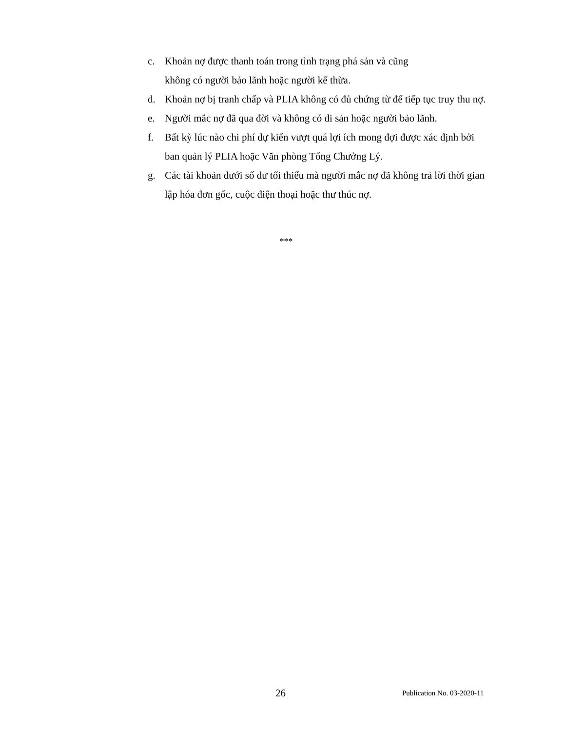c. Khoản nợ được thanh toán trong tình trạng phá sản và cũng
không có người bảo lãnh hoặc người kế thừa.
d. Khoản nợ bị tranh chấp và PLIA không có đủ chứng từ để tiếp tục truy thu nợ.
e. Người mắc nợ đã qua đời và không có di sản hoặc người bảo lãnh.
f. Bất kỳ lúc nào chi phí dự kiến vượt quá lợi ích mong đợi được xác định bởi ban quản lý PLIA hoặc Văn phòng Tổng Chưởng Lý.
g. Các tài khoản dưới số dư tối thiểu mà người mắc nợ đã không trả lời thời gian lập hóa đơn gốc, cuộc điện thoại hoặc thư thúc nợ.
***
26 Publication No. 03-2020-11